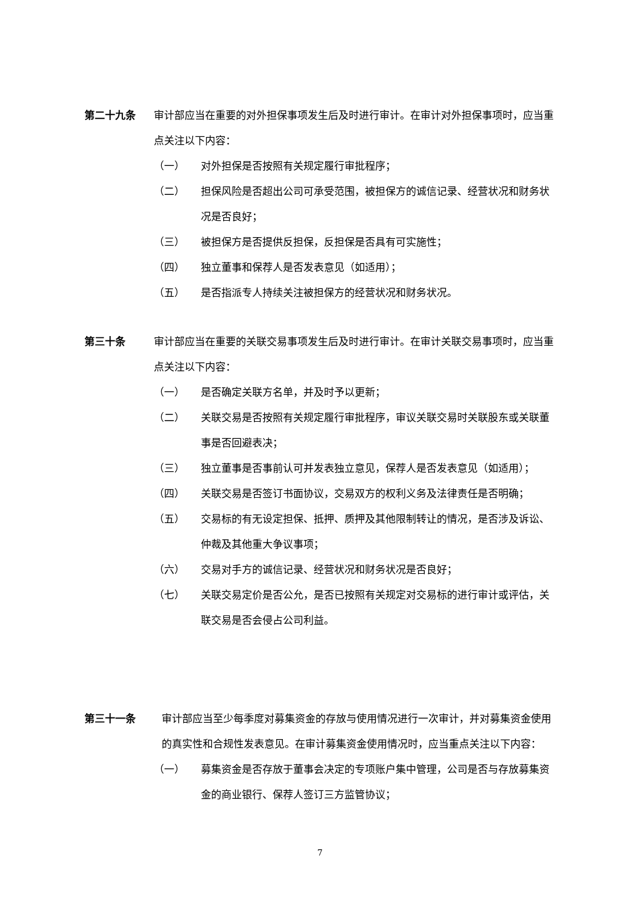第二十九条 审计部应当在重要的对外担保事项发生后及时进行审计。在审计对外担保事项时，应当重点关注以下内容：
（一） 对外担保是否按照有关规定履行审批程序；
（二） 担保风险是否超出公司可承受范围，被担保方的诚信记录、经营状况和财务状况是否良好；
（三） 被担保方是否提供反担保，反担保是否具有可实施性；
（四） 独立董事和保荐人是否发表意见（如适用）；
（五） 是否指派专人持续关注被担保方的经营状况和财务状况。
第三十条 审计部应当在重要的关联交易事项发生后及时进行审计。在审计关联交易事项时，应当重点关注以下内容：
（一） 是否确定关联方名单，并及时予以更新；
（二） 关联交易是否按照有关规定履行审批程序，审议关联交易时关联股东或关联董事是否回避表决；
（三） 独立董事是否事前认可并发表独立意见，保荐人是否发表意见（如适用）；
（四） 关联交易是否签订书面协议，交易双方的权利义务及法律责任是否明确；
（五） 交易标的有无设定担保、抵押、质押及其他限制转让的情况，是否涉及诉讼、仲裁及其他重大争议事项；
（六） 交易对手方的诚信记录、经营状况和财务状况是否良好；
（七） 关联交易定价是否公允，是否已按照有关规定对交易标的进行审计或评估，关联交易是否会侵占公司利益。
第三十一条 审计部应当至少每季度对募集资金的存放与使用情况进行一次审计，并对募集资金使用的真实性和合规性发表意见。在审计募集资金使用情况时，应当重点关注以下内容：
（一） 募集资金是否存放于董事会决定的专项账户集中管理，公司是否与存放募集资金的商业银行、保荐人签订三方监管协议；
7